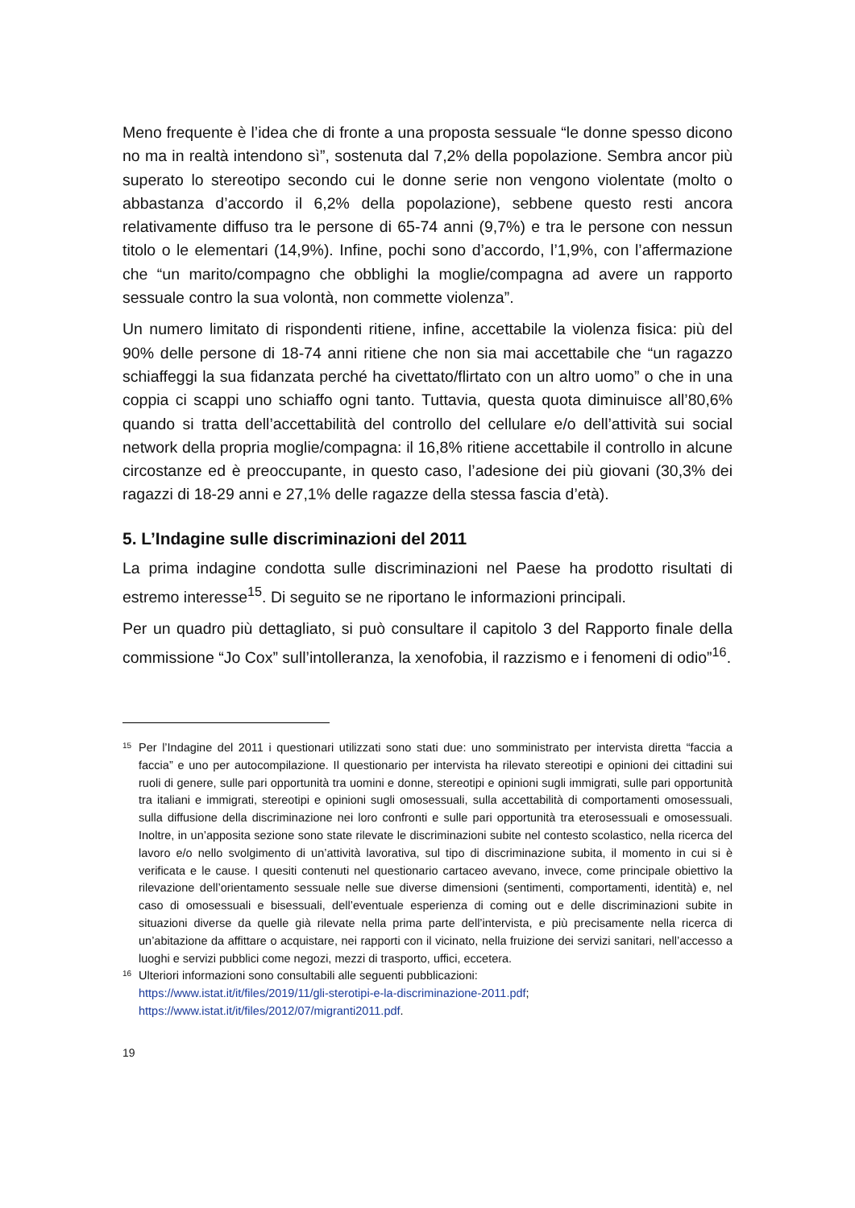Meno frequente è l’idea che di fronte a una proposta sessuale “le donne spesso dicono no ma in realtà intendono sì”, sostenuta dal 7,2% della popolazione. Sembra ancor più superato lo stereotipo secondo cui le donne serie non vengono violentate (molto o abbastanza d’accordo il 6,2% della popolazione), sebbene questo resti ancora relativamente diffuso tra le persone di 65-74 anni (9,7%) e tra le persone con nessun titolo o le elementari (14,9%). Infine, pochi sono d’accordo, l’1,9%, con l’affermazione che “un marito/compagno che obblighi la moglie/compagna ad avere un rapporto sessuale contro la sua volontà, non commette violenza”.
Un numero limitato di rispondenti ritiene, infine, accettabile la violenza fisica: più del 90% delle persone di 18-74 anni ritiene che non sia mai accettabile che “un ragazzo schiaffeggi la sua fidanzata perché ha civettato/flirtato con un altro uomo” o che in una coppia ci scappi uno schiaffo ogni tanto. Tuttavia, questa quota diminuisce all’80,6% quando si tratta dell’accettabilità del controllo del cellulare e/o dell’attività sui social network della propria moglie/compagna: il 16,8% ritiene accettabile il controllo in alcune circostanze ed è preoccupante, in questo caso, l’adesione dei più giovani (30,3% dei ragazzi di 18-29 anni e 27,1% delle ragazze della stessa fascia d’età).
5. L’Indagine sulle discriminazioni del 2011
La prima indagine condotta sulle discriminazioni nel Paese ha prodotto risultati di estremo interesse<sup>15</sup>. Di seguito se ne riportano le informazioni principali.
Per un quadro più dettagliato, si può consultare il capitolo 3 del Rapporto finale della commissione “Jo Cox” sull’intolleranza, la xenofobia, il razzismo e i fenomeni di odio”<sup>16</sup>.
<sup>15</sup> Per l’Indagine del 2011 i questionari utilizzati sono stati due: uno somministrato per intervista diretta “faccia a faccia” e uno per autocompilazione. Il questionario per intervista ha rilevato stereotipi e opinioni dei cittadini sui ruoli di genere, sulle pari opportunità tra uomini e donne, stereotipi e opinioni sugli immigrati, sulle pari opportunità tra italiani e immigrati, stereotipi e opinioni sugli omosessuali, sulla accettabilità di comportamenti omosessuali, sulla diffusione della discriminazione nei loro confronti e sulle pari opportunità tra eterosessuali e omosessuali. Inoltre, in un’apposita sezione sono state rilevate le discriminazioni subite nel contesto scolastico, nella ricerca del lavoro e/o nello svolgimento di un’attività lavorativa, sul tipo di discriminazione subita, il momento in cui si è verificata e le cause. I quesiti contenuti nel questionario cartaceo avevano, invece, come principale obiettivo la rilevazione dell’orientamento sessuale nelle sue diverse dimensioni (sentimenti, comportamenti, identità) e, nel caso di omosessuali e bisessuali, dell’eventuale esperienza di coming out e delle discriminazioni subite in situazioni diverse da quelle già rilevate nella prima parte dell’intervista, e più precisamente nella ricerca di un’abitazione da affittare o acquistare, nei rapporti con il vicinato, nella fruizione dei servizi sanitari, nell’accesso a luoghi e servizi pubblici come negozi, mezzi di trasporto, uffici, eccetera.
<sup>16</sup> Ulteriori informazioni sono consultabili alle seguenti pubblicazioni:
https://www.istat.it/it/files/2019/11/gli-sterotipi-e-la-discriminazione-2011.pdf;
https://www.istat.it/it/files/2012/07/migranti2011.pdf.
19